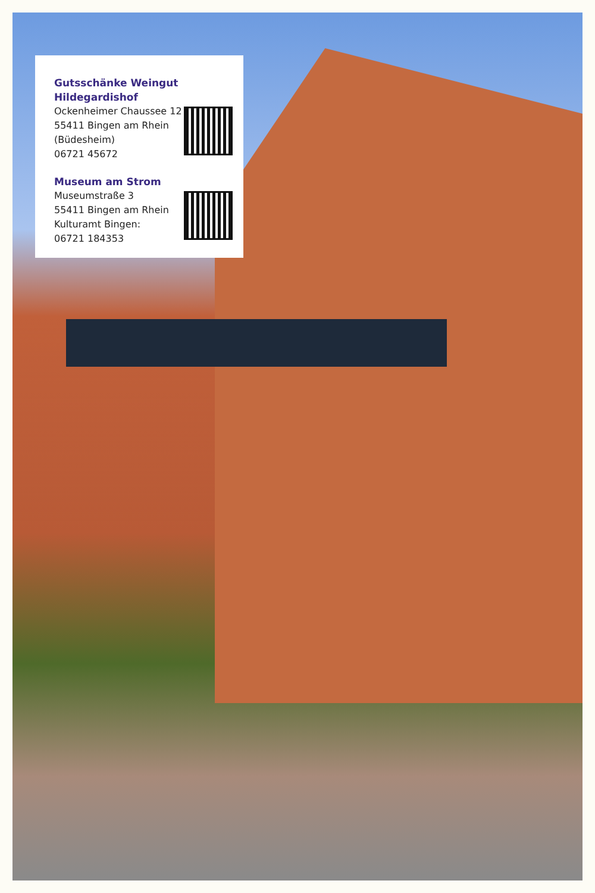Gutsschänke Weingut Hildegardishof
Ockenheimer Chaussee 12
55411 Bingen am Rhein
(Büdesheim)
06721 45672
Museum am Strom
Museumstraße 3
55411 Bingen am Rhein
Kulturamt Bingen:
06721 184353